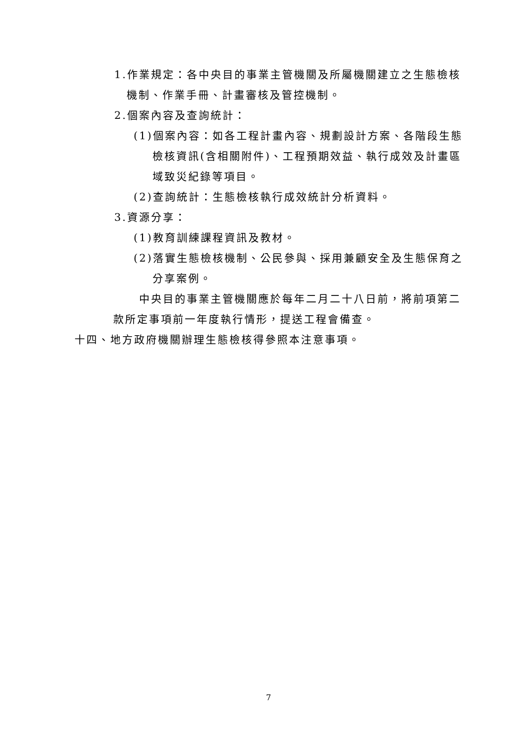1.作業規定：各中央目的事業主管機關及所屬機關建立之生態檢核機制、作業手冊、計畫審核及管控機制。
2.個案內容及查詢統計：
(1)個案內容：如各工程計畫內容、規劃設計方案、各階段生態檢核資訊(含相關附件)、工程預期效益、執行成效及計畫區域致災紀錄等項目。
(2)查詢統計：生態檢核執行成效統計分析資料。
3.資源分享：
(1)教育訓練課程資訊及教材。
(2)落實生態檢核機制、公民參與、採用兼顧安全及生態保育之分享案例。
中央目的事業主管機關應於每年二月二十八日前，將前項第二款所定事項前一年度執行情形，提送工程會備查。
十四、地方政府機關辦理生態檢核得參照本注意事項。
7